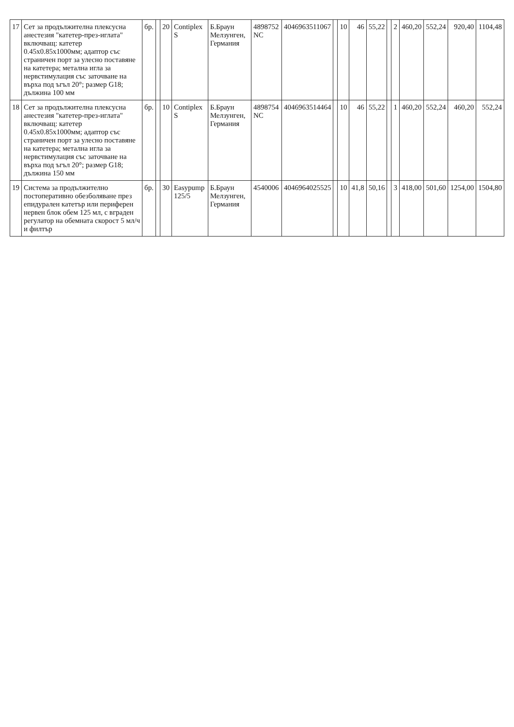| 17 | Сет за продължителна плексусна анестезия "катетер-през-иглата" включващ: катетер 0.45x0.85x1000мм; адаптор със страничен порт за улесно поставяне на катетера; метална игла за нервстимулация със заточване на върха под ъгъл 20°; размер G18; дължина 100 мм | бр. | | 20 | Contiplex S | Б.Браун Мелзунген, Германия | 4898752 NC | 4046963511067 | | 10 | 46 | 55,22 | | 2 | 460,20 | 552,24 | 920,40 | 1104,48 |
| 18 | Сет за продължителна плексусна анестезия "катетер-през-иглата" включващ: катетер 0.45x0.85x1000мм; адаптор със страничен порт за улесно поставяне на катетера; метална игла за нервстимулация със заточване на върха под ъгъл 20°; размер G18; дължина 150 мм | бр. | | 10 | Contiplex S | Б.Браун Мелзунген, Германия | 4898754 NC | 4046963514464 | | 10 | 46 | 55,22 | | 1 | 460,20 | 552,24 | 460,20 | 552,24 |
| 19 | Система за продължително постоперативно обезболяване през епидурален катетър или периферен нервен блок обем 125 мл, с вграден регулатор на обемната скорост 5 мл/ч и филтър | бр. | | 30 | Easypump 125/5 | Б.Браун Мелзунген, Германия | 4540006 | 4046964025525 | | 10 | 41,8 | 50,16 | | 3 | 418,00 | 501,60 | 1254,00 | 1504,80 |